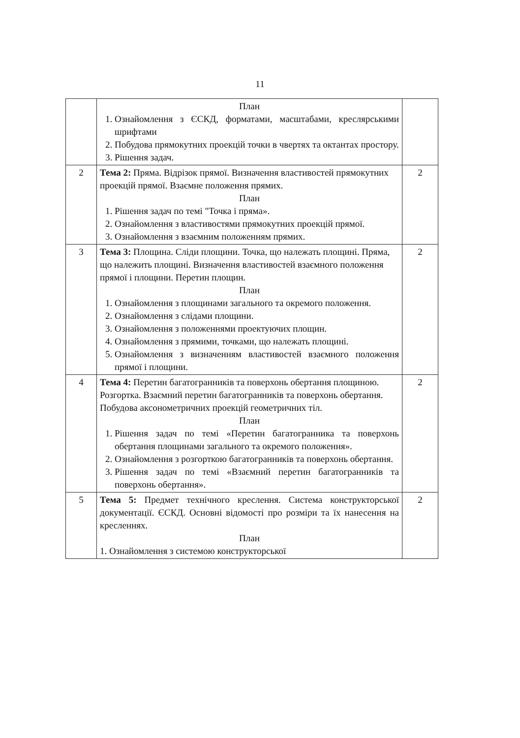11
| | План 1. Ознайомлення з ЄСКД, форматами, масштабами, креслярськими шрифтами 2. Побудова прямокутних проекцій точки в чвертях та октантах простору. 3. Рішення задач. | |
| 2 | Тема 2: Пряма. Відрізок прямої. Визначення властивостей прямокутних проекцій прямої. Взаємне положення прямих. План 1. Рішення задач по темі "Точка і пряма». 2. Ознайомлення з властивостями прямокутних проекцій прямої. 3. Ознайомлення з взаємним положенням прямих. | 2 |
| 3 | Тема 3: Площина. Сліди площини. Точка, що належать площині. Пряма, що належить площині. Визначення властивостей взаємного положення прямої і площини. Перетин площин. План 1. Ознайомлення з площинами загального та окремого положення. 2. Ознайомлення з слідами площини. 3. Ознайомлення з положеннями проектуючих площин. 4. Ознайомлення з прямими, точками, що належать площині. 5. Ознайомлення з визначенням властивостей взаємного положення прямої і площини. | 2 |
| 4 | Тема 4: Перетин багатогранників та поверхонь обертання площиною. Розгортка. Взаємний перетин багатогранників та поверхонь обертання. Побудова аксонометричних проекцій геометричних тіл. План 1. Рішення задач по темі «Перетин багатогранника та поверхонь обертання площинами загального та окремого положення». 2. Ознайомлення з розгорткою багатогранників та поверхонь обертання. 3. Рішення задач по темі «Взаємний перетин багатогранників та поверхонь обертання». | 2 |
| 5 | Тема 5: Предмет технічного креслення. Система конструкторської документації. ЄСКД. Основні відомості про розміри та їх нанесення на кресленнях. План 1. Ознайомлення з системою конструкторської | 2 |